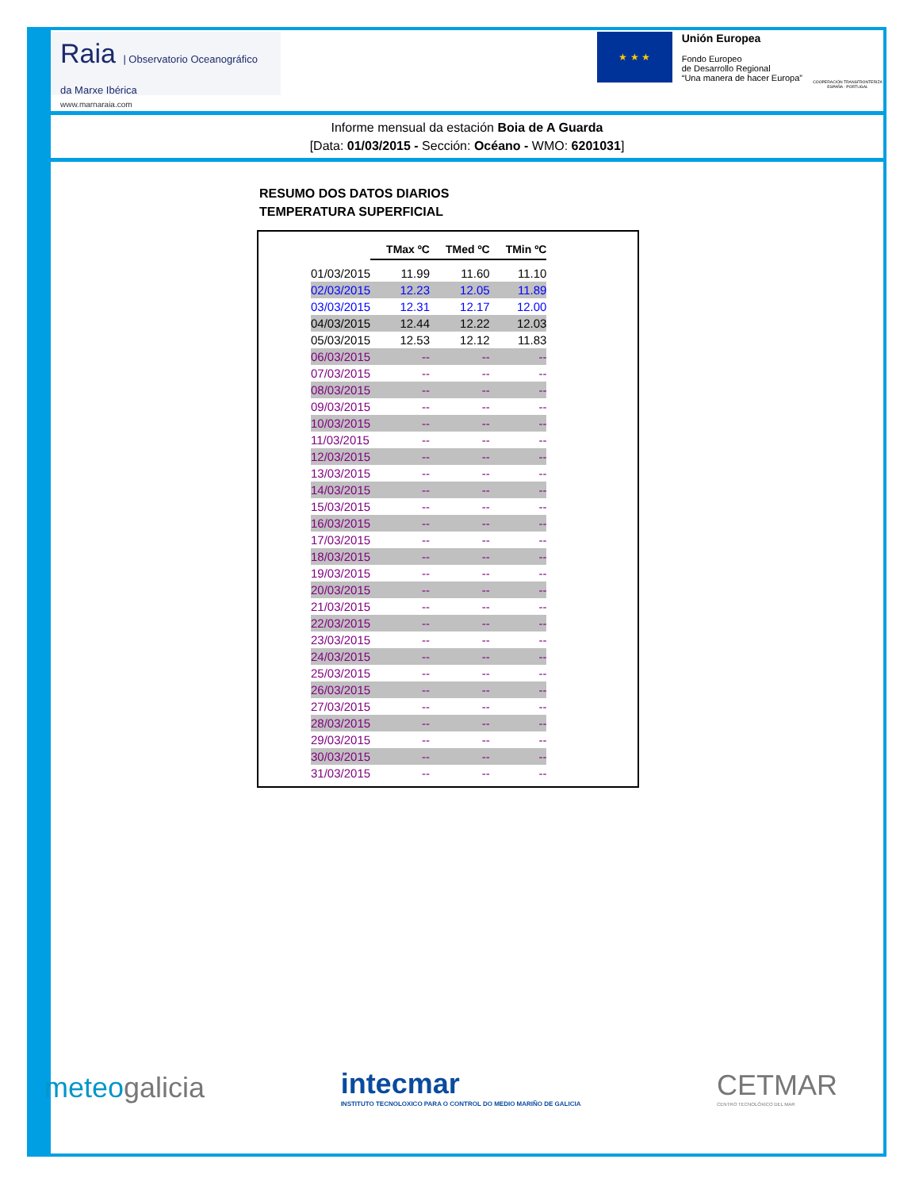Raia | Observatorio Oceanográfico da Marxe Ibérica
www.marnaraia.com
★ ★ ★
Unión Europea
Fondo Europeo
de Desarrollo Regional
“Una manera de hacer Europa”
COOPERACIÓN TRANSFRONTERIZA ESPAÑA - PORTUGAL
Informe mensual da estación Boia de A Guarda
[Data: 01/03/2015 - Sección: Océano - WMO: 6201031]
RESUMO DOS DATOS DIARIOS
TEMPERATURA SUPERFICIAL
| | TMax ºC | TMed ºC | TMin ºC |
| 01/03/2015 | 11.99 | 11.60 | 11.10 |
| 02/03/2015 | 12.23 | 12.05 | 11.89 |
| 03/03/2015 | 12.31 | 12.17 | 12.00 |
| 04/03/2015 | 12.44 | 12.22 | 12.03 |
| 05/03/2015 | 12.53 | 12.12 | 11.83 |
| 06/03/2015 | -- | -- | -- |
| 07/03/2015 | -- | -- | -- |
| 08/03/2015 | -- | -- | -- |
| 09/03/2015 | -- | -- | -- |
| 10/03/2015 | -- | -- | -- |
| 11/03/2015 | -- | -- | -- |
| 12/03/2015 | -- | -- | -- |
| 13/03/2015 | -- | -- | -- |
| 14/03/2015 | -- | -- | -- |
| 15/03/2015 | -- | -- | -- |
| 16/03/2015 | -- | -- | -- |
| 17/03/2015 | -- | -- | -- |
| 18/03/2015 | -- | -- | -- |
| 19/03/2015 | -- | -- | -- |
| 20/03/2015 | -- | -- | -- |
| 21/03/2015 | -- | -- | -- |
| 22/03/2015 | -- | -- | -- |
| 23/03/2015 | -- | -- | -- |
| 24/03/2015 | -- | -- | -- |
| 25/03/2015 | -- | -- | -- |
| 26/03/2015 | -- | -- | -- |
| 27/03/2015 | -- | -- | -- |
| 28/03/2015 | -- | -- | -- |
| 29/03/2015 | -- | -- | -- |
| 30/03/2015 | -- | -- | -- |
| 31/03/2015 | -- | -- | -- |
meteogalicia
intecmar
INSTITUTO TECNOLOXICO PARA O CONTROL DO MEDIO MARIÑO DE GALICIA
CETMAR
CENTRO TECNOLÓXICO DEL MAR